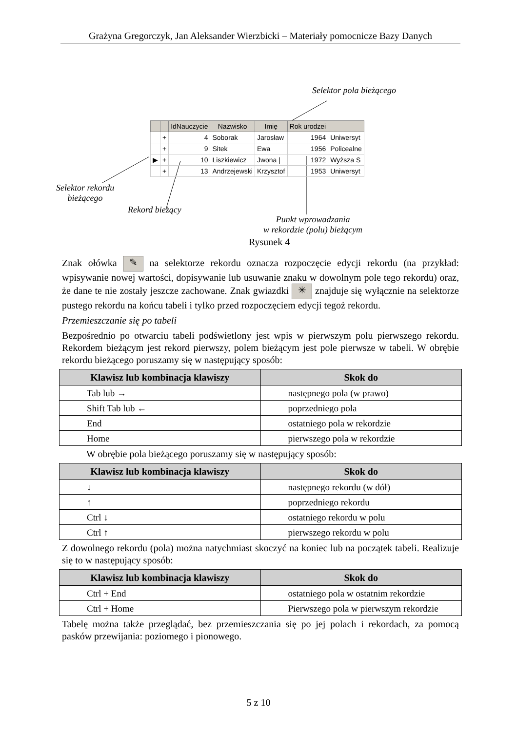Grażyna Gregorczyk, Jan Aleksander Wierzbicki – Materiały pomocnicze Bazy Danych
Selektor pola bieżącego
| | | IdNauczycie | Nazwisko | Imię | Rok urodzei | |
| | + | 4 | Soborak | Jarosław | 1964 | Uniwersyt |
| | + | 9 | Sitek | Ewa | 1956 | Policealne |
| ▶ | + | 10 | Liszkiewicz | Jwona / | 1972 | Wyższa S |
| | + | 13 | Andrzejewski | Krzysztof | 1953 | Uniwersyt |
Selektor rekordu
bieżącego
Rekord bieżący
Punkt wprowadzania
w rekordzie (polu) bieżącym
Rysunek 4
Znak ołówka ✎ na selektorze rekordu oznacza rozpoczęcie edycji rekordu (na przykład: wpisywanie nowej wartości, dopisywanie lub usuwanie znaku w dowolnym pole tego rekordu) oraz, że dane te nie zostały jeszcze zachowane. Znak gwiazdki ✳ znajduje się wyłącznie na selektorze pustego rekordu na końcu tabeli i tylko przed rozpoczęciem edycji tegoż rekordu.
Przemieszczanie się po tabeli
Bezpośrednio po otwarciu tabeli podświetlony jest wpis w pierwszym polu pierwszego rekordu. Rekordem bieżącym jest rekord pierwszy, polem bieżącym jest pole pierwsze w tabeli. W obrębie rekordu bieżącego poruszamy się w następujący sposób:
| Klawisz lub kombinacja klawiszy | Skok do |
| --- | --- |
| Tab lub → | następnego pola (w prawo) |
| Shift Tab lub ← | poprzedniego pola |
| End | ostatniego pola w rekordzie |
| Home | pierwszego pola w rekordzie |
W obrębie pola bieżącego poruszamy się w następujący sposób:
| Klawisz lub kombinacja klawiszy | Skok do |
| --- | --- |
| ↓ | następnego rekordu (w dół) |
| ↑ | poprzedniego rekordu |
| Ctrl ↓ | ostatniego rekordu w polu |
| Ctrl ↑ | pierwszego rekordu w polu |
Z dowolnego rekordu (pola) można natychmiast skoczyć na koniec lub na początek tabeli. Realizuje się to w następujący sposób:
| Klawisz lub kombinacja klawiszy | Skok do |
| --- | --- |
| Ctrl + End | ostatniego pola w ostatnim rekordzie |
| Ctrl + Home | Pierwszego pola w pierwszym rekordzie |
Tabelę można także przeglądać, bez przemieszczania się po jej polach i rekordach, za pomocą pasków przewijania: poziomego i pionowego.
5 z 10